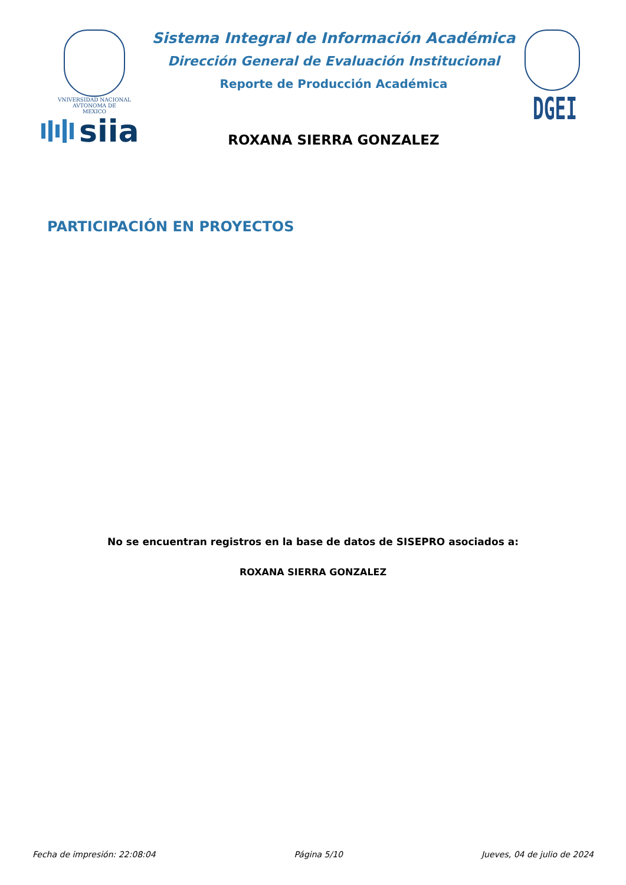VNIVERSIDAD NACIONAL
AVTONOMA DE
MEXICO
siia
Sistema Integral de Información Académica
Dirección General de Evaluación Institucional
Reporte de Producción Académica
ROXANA SIERRA GONZALEZ
DGEI
PARTICIPACIÓN EN PROYECTOS
No se encuentran registros en la base de datos de SISEPRO asociados a:
ROXANA SIERRA GONZALEZ
Fecha de impresión: 22:08:04 Página 5/10 Jueves, 04 de julio de 2024